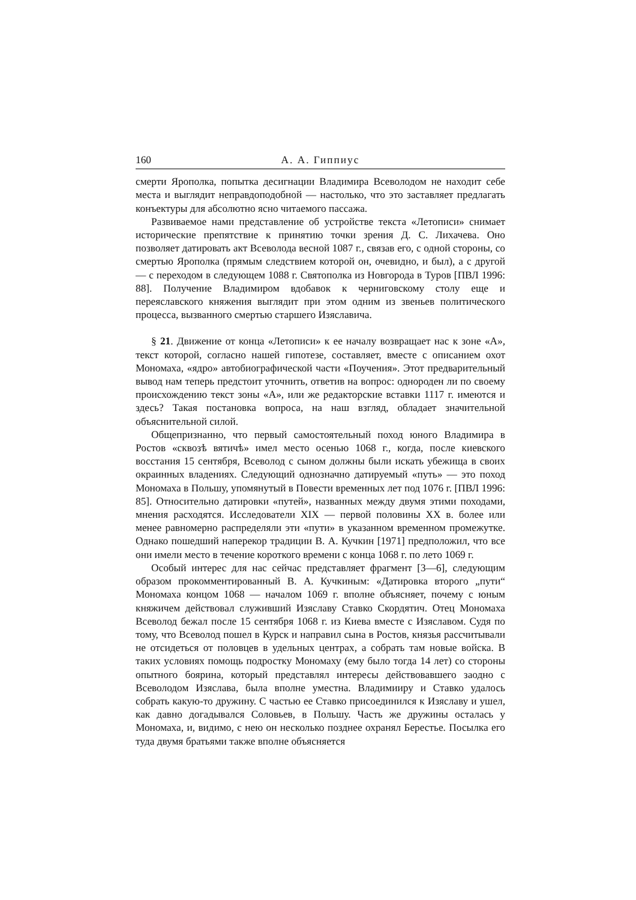160 А. А. Гиппиус
смерти Ярополка, попытка десигнации Владимира Всеволодом не находит себе места и выглядит неправдоподобной — настолько, что это заставляет предлагать конъектуры для абсолютно ясно читаемого пассажа.
Развиваемое нами представление об устройстве текста «Летописи» снимает исторические препятствие к принятию точки зрения Д. С. Лихачева. Оно позволяет датировать акт Всеволода весной 1087 г., связав его, с одной стороны, со смертью Ярополка (прямым следствием которой он, очевидно, и был), а с другой — с переходом в следующем 1088 г. Святополка из Новгорода в Туров [ПВЛ 1996: 88]. Получение Владимиром вдобавок к черниговскому столу еще и переяславского княжения выглядит при этом одним из звеньев политического процесса, вызванного смертью старшего Изяславича.
§ 21. Движение от конца «Летописи» к ее началу возвращает нас к зоне «А», текст которой, согласно нашей гипотезе, составляет, вместе с описанием охот Мономаха, «ядро» автобиографической части «Поучения». Этот предварительный вывод нам теперь предстоит уточнить, ответив на вопрос: однороден ли по своему происхождению текст зоны «А», или же редакторские вставки 1117 г. имеются и здесь? Такая постановка вопроса, на наш взгляд, обладает значительной объяснительной силой.
Общепризнанно, что первый самостоятельный поход юного Владимира в Ростов «сквозѣ вятичѣ» имел место осенью 1068 г., когда, после киевского восстания 15 сентября, Всеволод с сыном должны были искать убежища в своих окраинных владениях. Следующий однозначно датируемый «путь» — это поход Мономаха в Польшу, упомянутый в Повести временных лет под 1076 г. [ПВЛ 1996: 85]. Относительно датировки «путей», названных между двумя этими походами, мнения расходятся. Исследователи XIX — первой половины XX в. более или менее равномерно распределяли эти «пути» в указанном временном промежутке. Однако пошедший наперекор традиции В. А. Кучкин [1971] предположил, что все они имели место в течение короткого времени с конца 1068 г. по лето 1069 г.
Особый интерес для нас сейчас представляет фрагмент [3—6], следующим образом прокомментированный В. А. Кучкиным: «Датировка второго „пути“ Мономаха концом 1068 — началом 1069 г. вполне объясняет, почему с юным княжичем действовал служивший Изяславу Ставко Скордятич. Отец Мономаха Всеволод бежал после 15 сентября 1068 г. из Киева вместе с Изяславом. Судя по тому, что Всеволод пошел в Курск и направил сына в Ростов, князья рассчитывали не отсидеться от половцев в удельных центрах, а собрать там новые войска. В таких условиях помощь подростку Мономаху (ему было тогда 14 лет) со стороны опытного боярина, который представлял интересы действовавшего заодно с Всеволодом Изяслава, была вполне уместна. Владимииру и Ставко удалось собрать какую-то дружину. С частью ее Ставко присоединился к Изяславу и ушел, как давно догадывался Соловьев, в Польшу. Часть же дружины осталась у Мономаха, и, видимо, с нею он несколько позднее охранял Берестье. Посылка его туда двумя братьями также вполне объясняется